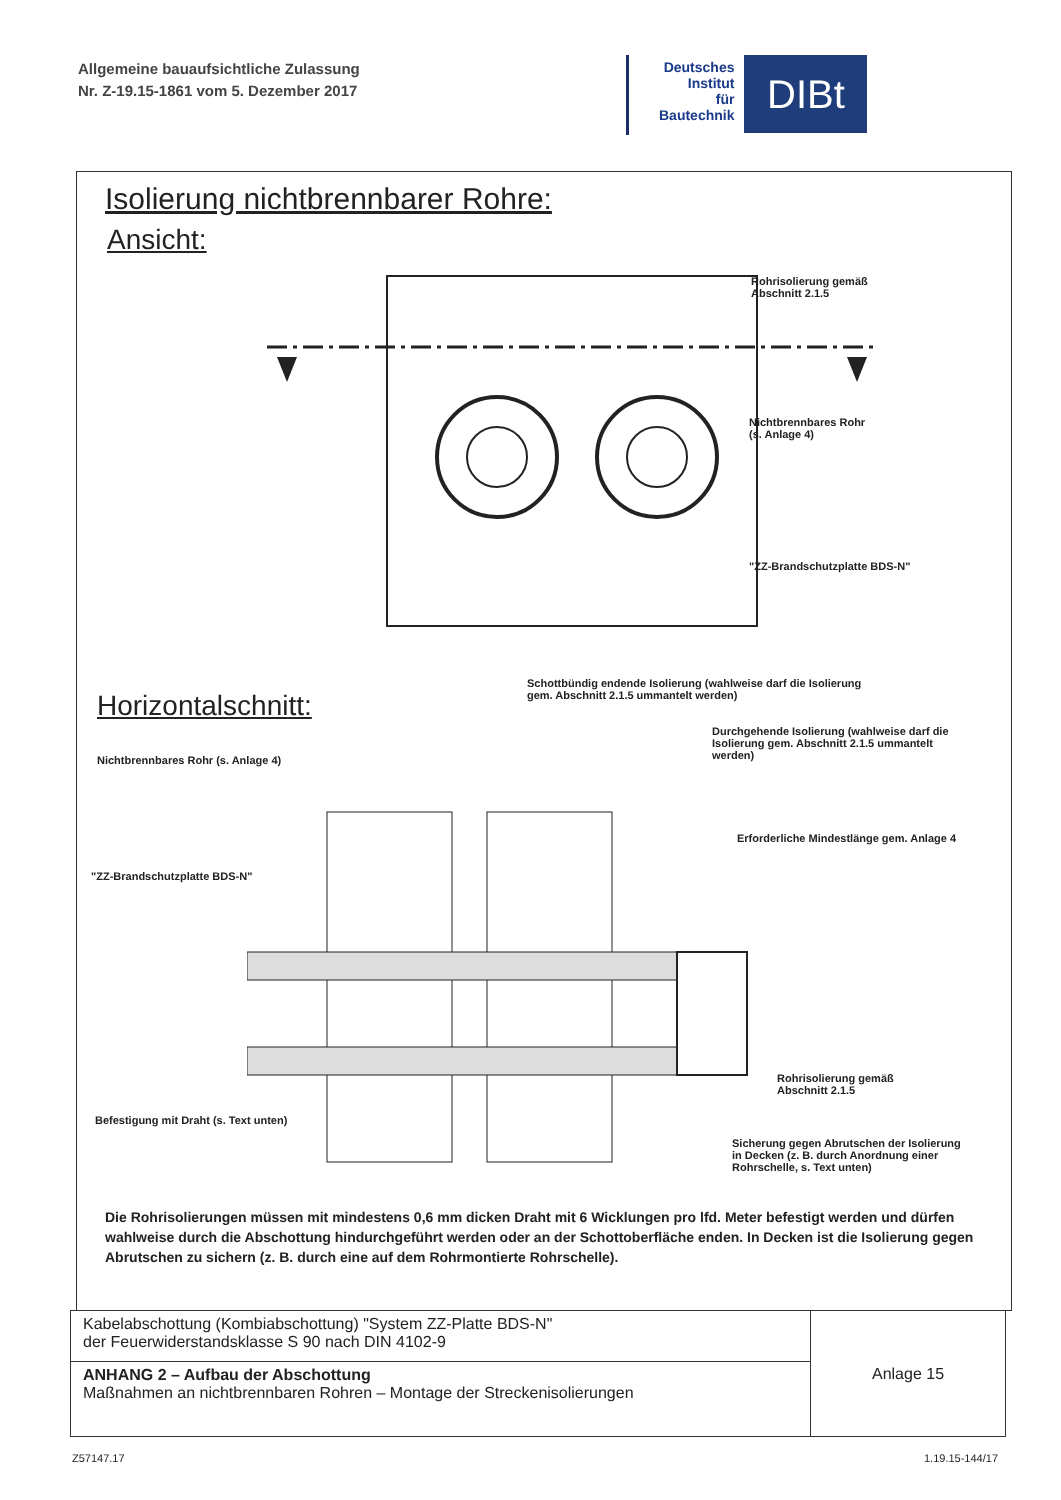Allgemeine bauaufsichtliche Zulassung
Nr. Z-19.15-1861 vom 5. Dezember 2017
Deutsches
Institut
für
Bautechnik
DIBt
Isolierung nichtbrennbarer Rohre:
Ansicht:
Rohrisolierung gemäß
Abschnitt 2.1.5
Nichtbrennbares Rohr
(s. Anlage 4)
"ZZ-Brandschutzplatte BDS-N"
Horizontalschnitt:
Schottbündig endende Isolierung (wahlweise darf die Isolierung
gem. Abschnitt 2.1.5 ummantelt werden)
Durchgehende Isolierung (wahlweise darf die
Isolierung gem. Abschnitt 2.1.5 ummantelt
werden)
Nichtbrennbares Rohr (s. Anlage 4)
Erforderliche Mindestlänge gem. Anlage 4
"ZZ-Brandschutzplatte BDS-N"
Rohrisolierung gemäß
Abschnitt 2.1.5
Befestigung mit Draht (s. Text unten)
Sicherung gegen Abrutschen der Isolierung
in Decken (z. B. durch Anordnung einer
Rohrschelle, s. Text unten)
Die Rohrisolierungen müssen mit mindestens 0,6 mm dicken Draht mit 6 Wicklungen pro lfd. Meter befestigt werden und dürfen wahlweise durch die Abschottung hindurchgeführt werden oder an der Schottoberfläche enden. In Decken ist die Isolierung gegen Abrutschen zu sichern (z. B. durch eine auf dem Rohrmontierte Rohrschelle).
| Kabelabschottung (Kombiabschottung) "System ZZ-Platte BDS-N" der Feuerwiderstandsklasse S 90 nach DIN 4102-9 | Anlage 15 |
| ANHANG 2 – Aufbau der Abschottung Maßnahmen an nichtbrennbaren Rohren – Montage der Streckenisolierungen | |
Z57147.17 1.19.15-144/17